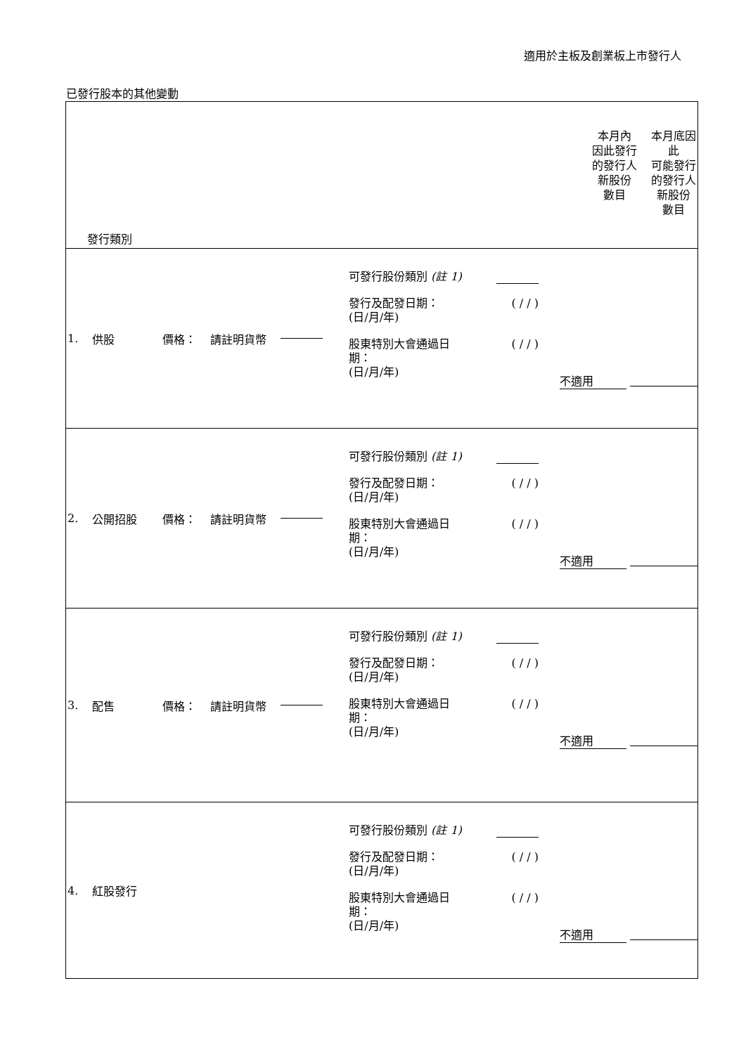適用於主板及創業板上市發行人
已發行股本的其他變動
| 發行類別 | 本月內 因此發行 的發行人 新股份 數目 | 本月底因 此 可能發行 的發行人 新股份 數目 |
| 1. 供股 價格： 請註明貨幣 可發行股份類別 (註 1) 發行及配發日期： (日/月/年) ( / / ) 股東特別大會通過日 期： (日/月/年) ( / / ) 不適用 | | |
| 2. 公開招股 價格： 請註明貨幣 可發行股份類別 (註 1) 發行及配發日期： (日/月/年) ( / / ) 股東特別大會通過日 期： (日/月/年) ( / / ) 不適用 | | |
| 3. 配售 價格： 請註明貨幣 可發行股份類別 (註 1) 發行及配發日期： (日/月/年) ( / / ) 股東特別大會通過日 期： (日/月/年) ( / / ) 不適用 | | |
| 4. 紅股發行 可發行股份類別 (註 1) 發行及配發日期： (日/月/年) ( / / ) 股東特別大會通過日 期： (日/月/年) ( / / ) 不適用 | | |